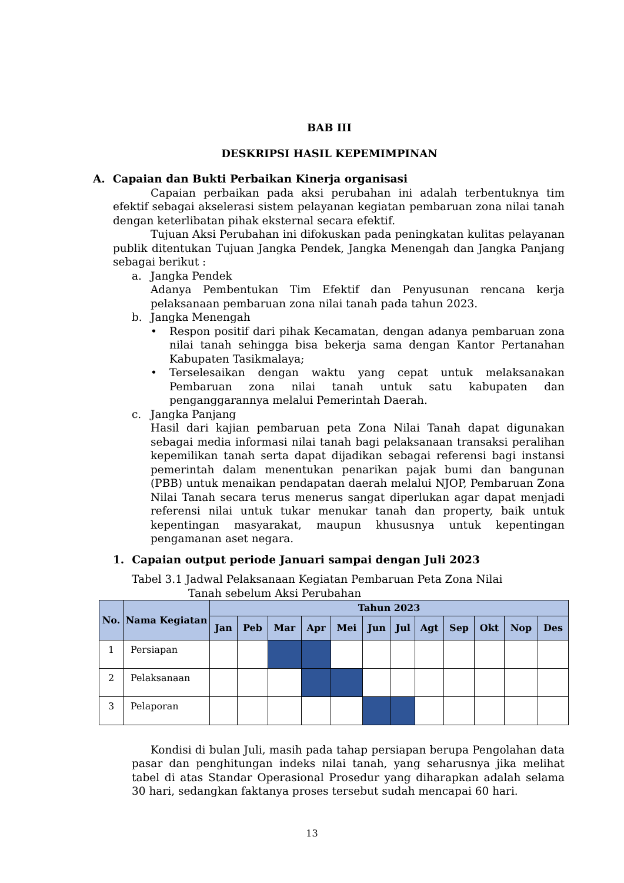BAB III
DESKRIPSI HASIL KEPEMIMPINAN
A. Capaian dan Bukti Perbaikan Kinerja organisasi
Capaian perbaikan pada aksi perubahan ini adalah terbentuknya tim efektif sebagai akselerasi sistem pelayanan kegiatan pembaruan zona nilai tanah dengan keterlibatan pihak eksternal secara efektif.
Tujuan Aksi Perubahan ini difokuskan pada peningkatan kulitas pelayanan publik ditentukan Tujuan Jangka Pendek, Jangka Menengah dan Jangka Panjang sebagai berikut :
a. Jangka Pendek
Adanya Pembentukan Tim Efektif dan Penyusunan rencana kerja pelaksanaan pembaruan zona nilai tanah pada tahun 2023.
b. Jangka Menengah
• Respon positif dari pihak Kecamatan, dengan adanya pembaruan zona nilai tanah sehingga bisa bekerja sama dengan Kantor Pertanahan Kabupaten Tasikmalaya;
• Terselesaikan dengan waktu yang cepat untuk melaksanakan Pembaruan zona nilai tanah untuk satu kabupaten dan penganggarannya melalui Pemerintah Daerah.
c. Jangka Panjang
Hasil dari kajian pembaruan peta Zona Nilai Tanah dapat digunakan sebagai media informasi nilai tanah bagi pelaksanaan transaksi peralihan kepemilikan tanah serta dapat dijadikan sebagai referensi bagi instansi pemerintah dalam menentukan penarikan pajak bumi dan bangunan (PBB) untuk menaikan pendapatan daerah melalui NJOP, Pembaruan Zona Nilai Tanah secara terus menerus sangat diperlukan agar dapat menjadi referensi nilai untuk tukar menukar tanah dan property, baik untuk kepentingan masyarakat, maupun khususnya untuk kepentingan pengamanan aset negara.
1. Capaian output periode Januari sampai dengan Juli 2023
Tabel 3.1 Jadwal Pelaksanaan Kegiatan Pembaruan Peta Zona Nilai
Tanah sebelum Aksi Perubahan
| No. | Nama Kegiatan | Tahun 2023 | | | | | | | | | | | |
| --- | --- | --- | --- | --- | --- | --- | --- | --- | --- | --- | --- | --- | --- |
| | | Jan | Peb | Mar | Apr | Mei | Jun | Jul | Agt | Sep | Okt | Nop | Des |
| 1 | Persiapan | | | | | | | | | | | | |
| 2 | Pelaksanaan | | | | | | | | | | | | |
| 3 | Pelaporan | | | | | | | | | | | | |
Kondisi di bulan Juli, masih pada tahap persiapan berupa Pengolahan data pasar dan penghitungan indeks nilai tanah, yang seharusnya jika melihat tabel di atas Standar Operasional Prosedur yang diharapkan adalah selama 30 hari, sedangkan faktanya proses tersebut sudah mencapai 60 hari.
13